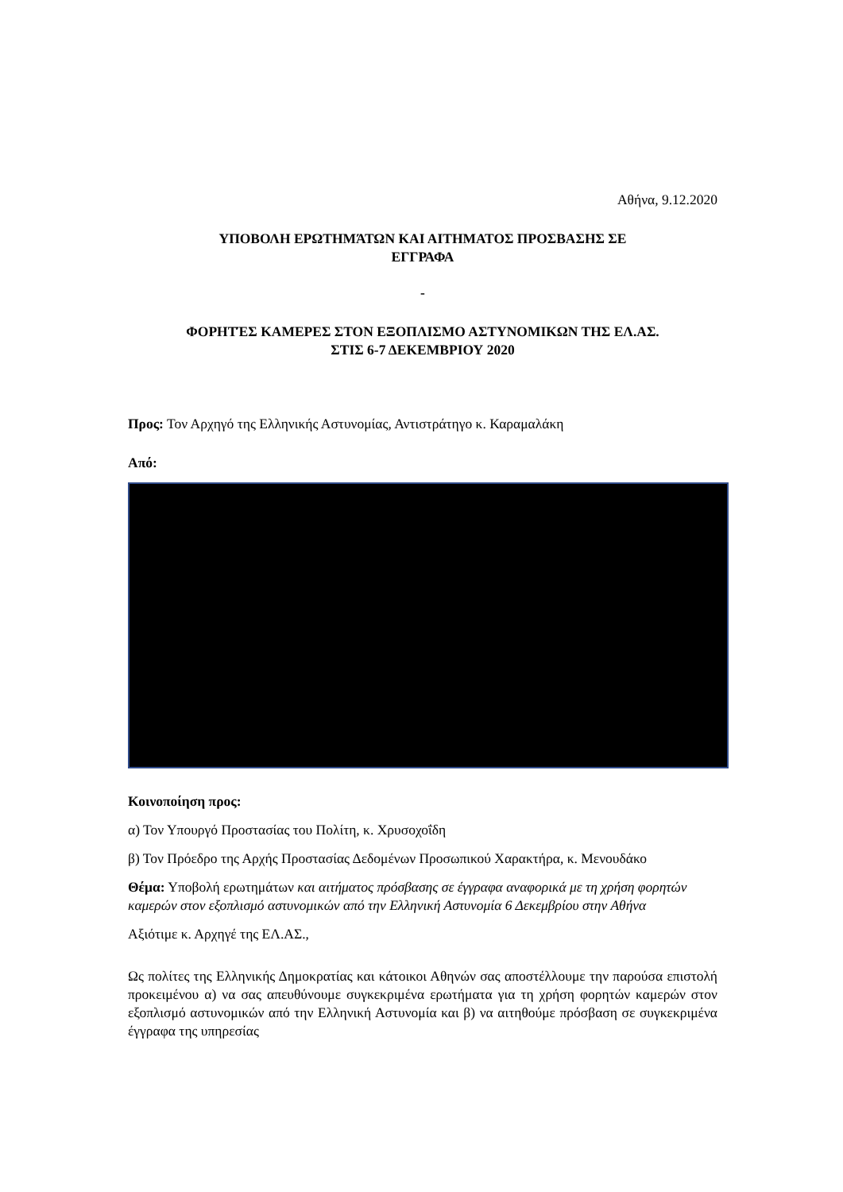Αθήνα, 9.12.2020
ΥΠΟΒΟΛΗ ΕΡΩΤΗΜΆΤΩΝ ΚΑΙ ΑΙΤΗΜΑΤΟΣ ΠΡΟΣΒΑΣΗΣ ΣΕ
ΕΓΓΡΑΦΑ
-
ΦΟΡΗΤΈΣ ΚΑΜΕΡΕΣ ΣΤΟΝ ΕΞΟΠΛΙΣΜΟ ΑΣΤΥΝΟΜΙΚΩΝ ΤΗΣ ΕΛ.ΑΣ.
ΣΤΙΣ 6-7 ΔΕΚΕΜΒΡΙΟΥ 2020
Προς: Τον Αρχηγό της Ελληνικής Αστυνομίας, Αντιστράτηγο κ. Καραμαλάκη
Από:
Κοινοποίηση προς:
α) Τον Υπουργό Προστασίας του Πολίτη, κ. Χρυσοχοΐδη
β) Τον Πρόεδρο της Αρχής Προστασίας Δεδομένων Προσωπικού Χαρακτήρα, κ. Μενουδάκο
Θέμα: Υποβολή ερωτημάτων και αιτήματος πρόσβασης σε έγγραφα αναφορικά με τη χρήση φορητών καμερών στον εξοπλισμό αστυνομικών από την Ελληνική Αστυνομία 6 Δεκεμβρίου στην Αθήνα
Αξιότιμε κ. Αρχηγέ της ΕΛ.ΑΣ.,
Ως πολίτες της Ελληνικής Δημοκρατίας και κάτοικοι Αθηνών σας αποστέλλουμε την παρούσα επιστολή προκειμένου α) να σας απευθύνουμε συγκεκριμένα ερωτήματα για τη χρήση φορητών καμερών στον εξοπλισμό αστυνομικών από την Ελληνική Αστυνομία και β) να αιτηθούμε πρόσβαση σε συγκεκριμένα έγγραφα της υπηρεσίας